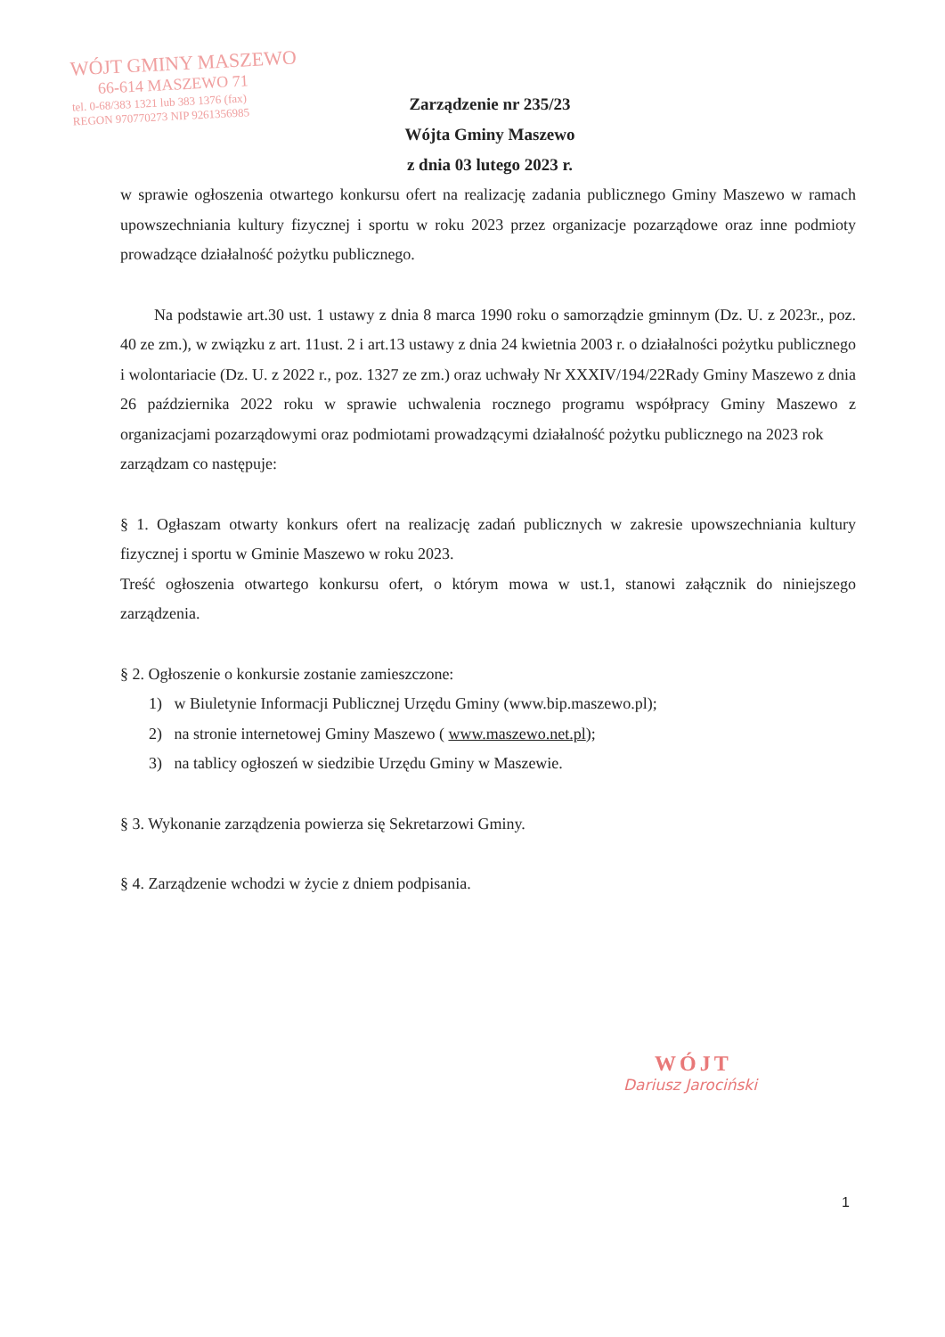WÓJT GMINY MASZEWO
66-614 MASZEWO 71
tel. 0-68/383 1321 lub 383 1376 (fax)
REGON 970770273 NIP 9261356985
Zarządzenie nr 235/23
Wójta Gminy Maszewo
z dnia 03 lutego 2023 r.
w sprawie ogłoszenia otwartego konkursu ofert na realizację zadania publicznego Gminy Maszewo w ramach upowszechniania kultury fizycznej i sportu w roku 2023 przez organizacje pozarządowe oraz inne podmioty prowadzące działalność pożytku publicznego.
Na podstawie art.30 ust. 1 ustawy z dnia 8 marca 1990 roku o samorządzie gminnym (Dz. U. z 2023r., poz. 40 ze zm.), w związku z art. 11ust. 2 i art.13 ustawy z dnia 24 kwietnia 2003 r. o działalności pożytku publicznego i wolontariacie (Dz. U. z 2022 r., poz. 1327 ze zm.) oraz uchwały Nr XXXIV/194/22Rady Gminy Maszewo z dnia 26 października 2022 roku w sprawie uchwalenia rocznego programu współpracy Gminy Maszewo z organizacjami pozarządowymi oraz podmiotami prowadzącymi działalność pożytku publicznego na 2023 rok
zarządzam co następuje:
§ 1. Ogłaszam otwarty konkurs ofert na realizację zadań publicznych w zakresie upowszechniania kultury fizycznej i sportu w Gminie Maszewo w roku 2023.
Treść ogłoszenia otwartego konkursu ofert, o którym mowa w ust.1, stanowi załącznik do niniejszego zarządzenia.
§ 2. Ogłoszenie o konkursie zostanie zamieszczone:
1) w Biuletynie Informacji Publicznej Urzędu Gminy (www.bip.maszewo.pl);
2) na stronie internetowej Gminy Maszewo ( www.maszewo.net.pl);
3) na tablicy ogłoszeń w siedzibie Urzędu Gminy w Maszewie.
§ 3. Wykonanie zarządzenia powierza się Sekretarzowi Gminy.
§ 4. Zarządzenie wchodzi w życie z dniem podpisania.
WÓJT
Dariusz Jarociński
1